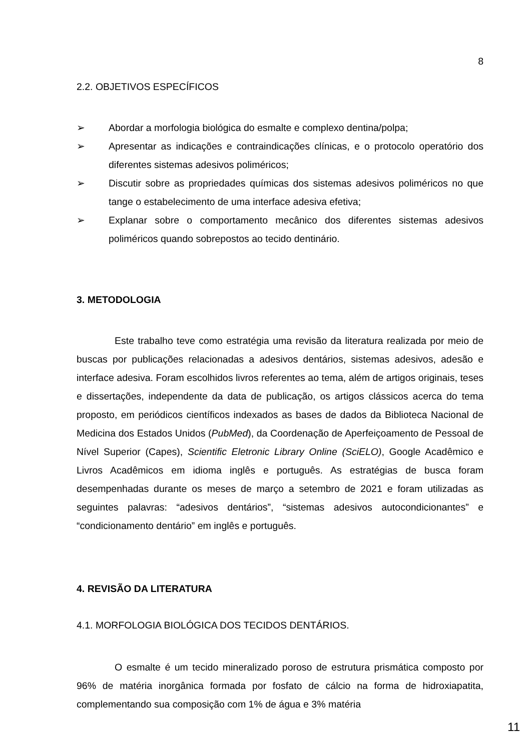8
2.2. OBJETIVOS ESPECÍFICOS
➢ Abordar a morfologia biológica do esmalte e complexo dentina/polpa;
➢ Apresentar as indicações e contraindicações clínicas, e o protocolo operatório dos diferentes sistemas adesivos poliméricos;
➢ Discutir sobre as propriedades químicas dos sistemas adesivos poliméricos no que tange o estabelecimento de uma interface adesiva efetiva;
➢ Explanar sobre o comportamento mecânico dos diferentes sistemas adesivos poliméricos quando sobrepostos ao tecido dentinário.
3. METODOLOGIA
Este trabalho teve como estratégia uma revisão da literatura realizada por meio de buscas por publicações relacionadas a adesivos dentários, sistemas adesivos, adesão e interface adesiva. Foram escolhidos livros referentes ao tema, além de artigos originais, teses e dissertações, independente da data de publicação, os artigos clássicos acerca do tema proposto, em periódicos científicos indexados as bases de dados da Biblioteca Nacional de Medicina dos Estados Unidos (PubMed), da Coordenação de Aperfeiçoamento de Pessoal de Nível Superior (Capes), Scientific Eletronic Library Online (SciELO), Google Acadêmico e Livros Acadêmicos em idioma inglês e português. As estratégias de busca foram desempenhadas durante os meses de março a setembro de 2021 e foram utilizadas as seguintes palavras: “adesivos dentários”, “sistemas adesivos autocondicionantes” e “condicionamento dentário” em inglês e português.
4. REVISÃO DA LITERATURA
4.1. MORFOLOGIA BIOLÓGICA DOS TECIDOS DENTÁRIOS.
O esmalte é um tecido mineralizado poroso de estrutura prismática composto por 96% de matéria inorgânica formada por fosfato de cálcio na forma de hidroxiapatita, complementando sua composição com 1% de água e 3% matéria
11